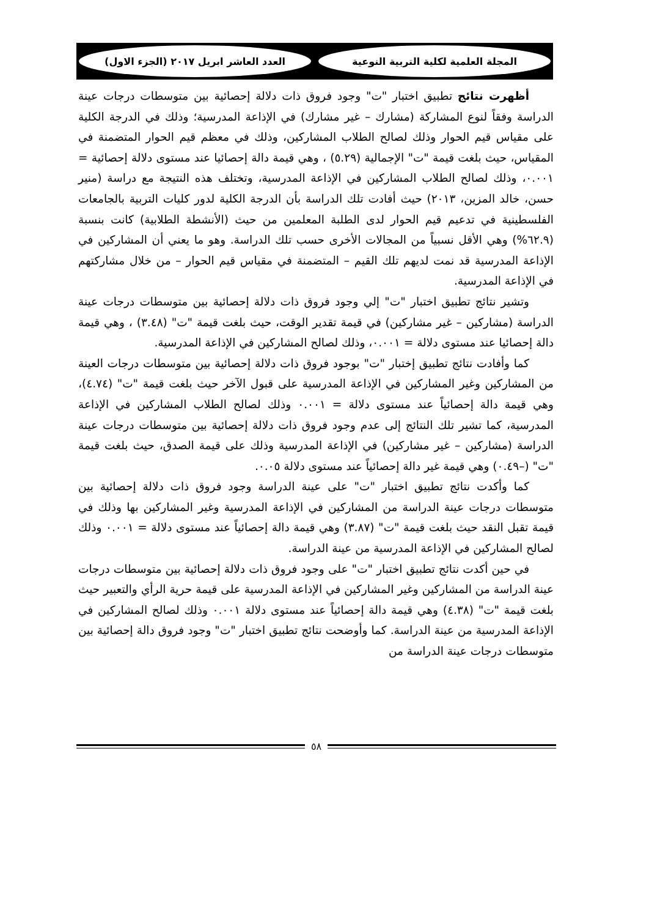المجلة العلمية لكلية التربية النوعية العدد العاشر ابريل ٢٠١٧ (الجزء الاول)
أظهرت نتائج تطبيق اختبار "ت" وجود فروق ذات دلالة إحصائية بين متوسطات درجات عينة الدراسة وفقاً لنوع المشاركة (مشارك – غير مشارك) في الإذاعة المدرسية؛ وذلك في الدرجة الكلية على مقياس قيم الحوار وذلك لصالح الطلاب المشاركين، وذلك في معظم قيم الحوار المتضمنة في المقياس، حيث بلغت قيمة "ت" الإجمالية (٥.٢٩) ، وهي قيمة دالة إحصائيا عند مستوى دلالة إحصائية = ٠.٠٠١، وذلك لصالح الطلاب المشاركين في الإذاعة المدرسية، وتختلف هذه النتيجة مع دراسة (منير حسن، خالد المزين، ٢٠١٣) حيث أفادت تلك الدراسة بأن الدرجة الكلية لدور كليات التربية بالجامعات الفلسطينية في تدعيم قيم الحوار لدى الطلبة المعلمين من حيث (الأنشطة الطلابية) كانت بنسبة (٦٢.٩%) وهي الأقل نسبياً من المجالات الأخرى حسب تلك الدراسة. وهو ما يعني أن المشاركين في الإذاعة المدرسية قد نمت لديهم تلك القيم – المتضمنة في مقياس قيم الحوار – من خلال مشاركتهم في الإذاعة المدرسية.
وتشير نتائج تطبيق اختبار "ت" إلي وجود فروق ذات دلالة إحصائية بين متوسطات درجات عينة الدراسة (مشاركين – غير مشاركين) في قيمة تقدير الوقت، حيث بلغت قيمة "ت" (٣.٤٨) ، وهي قيمة دالة إحصائيا عند مستوى دلالة = ٠.٠٠١، وذلك لصالح المشاركين في الإذاعة المدرسية.
كما وأفادت نتائج تطبيق إختبار "ت" بوجود فروق ذات دلالة إحصائية بين متوسطات درجات العينة من المشاركين وغير المشاركين في الإذاعة المدرسية على قبول الآخر حيث بلغت قيمة "ت" (٤.٧٤)، وهي قيمة دالة إحصائياً عند مستوى دلالة = ٠.٠٠١ وذلك لصالح الطلاب المشاركين في الإذاعة المدرسية، كما تشير تلك النتائج إلى عدم وجود فروق ذات دلالة إحصائية بين متوسطات درجات عينة الدراسة (مشاركين – غير مشاركين) في الإذاعة المدرسية وذلك على قيمة الصدق، حيث بلغت قيمة "ت" (–٠.٤٩) وهي قيمة غير دالة إحصائياً عند مستوى دلالة ٠.٠٥.
كما وأكدت نتائج تطبيق اختبار "ت" على عينة الدراسة وجود فروق ذات دلالة إحصائية بين متوسطات درجات عينة الدراسة من المشاركين في الإذاعة المدرسية وغير المشاركين بها وذلك في قيمة تقبل النقد حيث بلغت قيمة "ت" (٣.٨٧) وهي قيمة دالة إحصائياً عند مستوى دلالة = ٠.٠٠١ وذلك لصالح المشاركين في الإذاعة المدرسية من عينة الدراسة.
في حين أكدت نتائج تطبيق اختبار "ت" على وجود فروق ذات دلالة إحصائية بين متوسطات درجات عينة الدراسة من المشاركين وغير المشاركين في الإذاعة المدرسية على قيمة حرية الرأي والتعبير حيث بلغت قيمة "ت" (٤.٣٨) وهي قيمة دالة إحصائياً عند مستوى دلالة ٠.٠٠١ وذلك لصالح المشاركين في الإذاعة المدرسية من عينة الدراسة. كما وأوضحت نتائج تطبيق اختبار "ت" وجود فروق دالة إحصائية بين متوسطات درجات عينة الدراسة من
٥٨